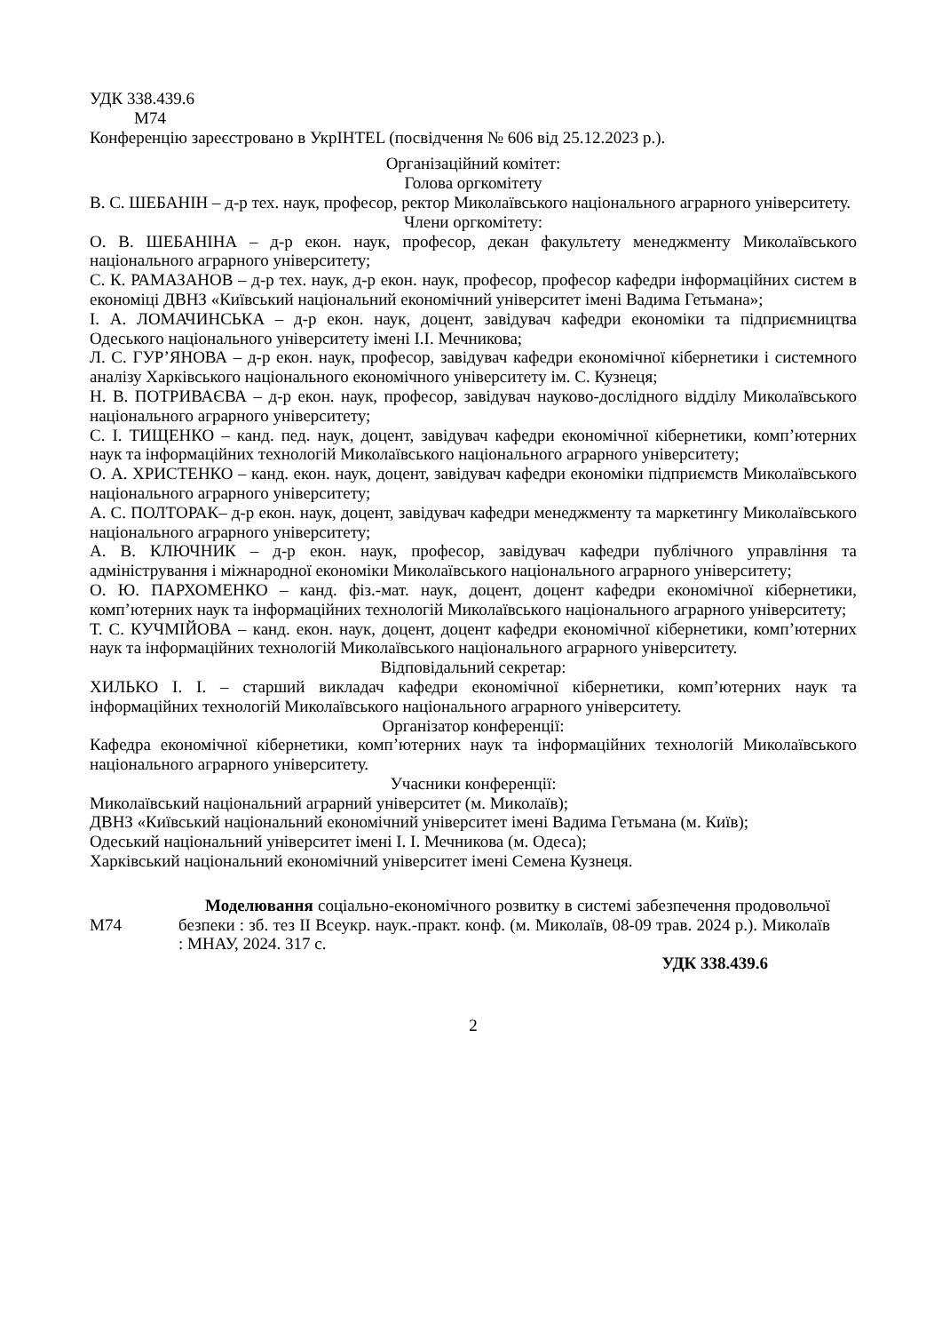УДК 338.439.6
М74
Конференцію зареєстровано в УкрІНТЕL (посвідчення № 606 від 25.12.2023 р.).
Організаційний комітет:
Голова оргкомітету
В. С. ШЕБАНІН – д-р тех. наук, професор, ректор Миколаївського національного аграрного університету.
Члени оргкомітету:
О. В. ШЕБАНІНА – д-р екон. наук, професор, декан факультету менеджменту Миколаївського національного аграрного університету;
С. К. РАМАЗАНОВ – д-р тех. наук, д-р екон. наук, професор, професор кафедри інформаційних систем в економіці ДВНЗ «Київський національний економічний університет імені Вадима Гетьмана»;
І. А. ЛОМАЧИНСЬКА – д-р екон. наук, доцент, завідувач кафедри економіки та підприємництва Одеського національного університету імені І.І. Мечникова;
Л. С. ГУР’ЯНОВА – д-р екон. наук, професор, завідувач кафедри економічної кібернетики і системного аналізу Харківського національного економічного університету ім. С. Кузнеця;
Н. В. ПОТРИВАЄВА – д-р екон. наук, професор, завідувач науково-дослідного відділу Миколаївського національного аграрного університету;
С. І. ТИЩЕНКО – канд. пед. наук, доцент, завідувач кафедри економічної кібернетики, комп’ютерних наук та інформаційних технологій Миколаївського національного аграрного університету;
О. А. ХРИСТЕНКО – канд. екон. наук, доцент, завідувач кафедри економіки підприємств Миколаївського національного аграрного університету;
А. С. ПОЛТОРАК– д-р екон. наук, доцент, завідувач кафедри менеджменту та маркетингу Миколаївського національного аграрного університету;
А. В. КЛЮЧНИК – д-р екон. наук, професор, завідувач кафедри публічного управління та адміністрування і міжнародної економіки Миколаївського національного аграрного університету;
О. Ю. ПАРХОМЕНКО – канд. фіз.-мат. наук, доцент, доцент кафедри економічної кібернетики, комп’ютерних наук та інформаційних технологій Миколаївського національного аграрного університету;
Т. С. КУЧМІЙОВА – канд. екон. наук, доцент, доцент кафедри економічної кібернетики, комп’ютерних наук та інформаційних технологій Миколаївського національного аграрного університету.
Відповідальний секретар:
ХИЛЬКО І. І. – старший викладач кафедри економічної кібернетики, комп’ютерних наук та інформаційних технологій Миколаївського національного аграрного університету.
Організатор конференції:
Кафедра економічної кібернетики, комп’ютерних наук та інформаційних технологій Миколаївського національного аграрного університету.
Учасники конференції:
Миколаївський національний аграрний університет (м. Миколаїв);
ДВНЗ «Київський національний економічний університет імені Вадима Гетьмана (м. Київ);
Одеський національний університет імені І. І. Мечникова (м. Одеса);
Харківський національний економічний університет імені Семена Кузнеця.
М74
Моделювання соціально-економічного розвитку в системі забезпечення продовольчої безпеки : зб. тез ІІ Всеукр. наук.-практ. конф. (м. Миколаїв, 08-09 трав. 2024 р.). Миколаїв : МНАУ, 2024. 317 с.
УДК 338.439.6
2